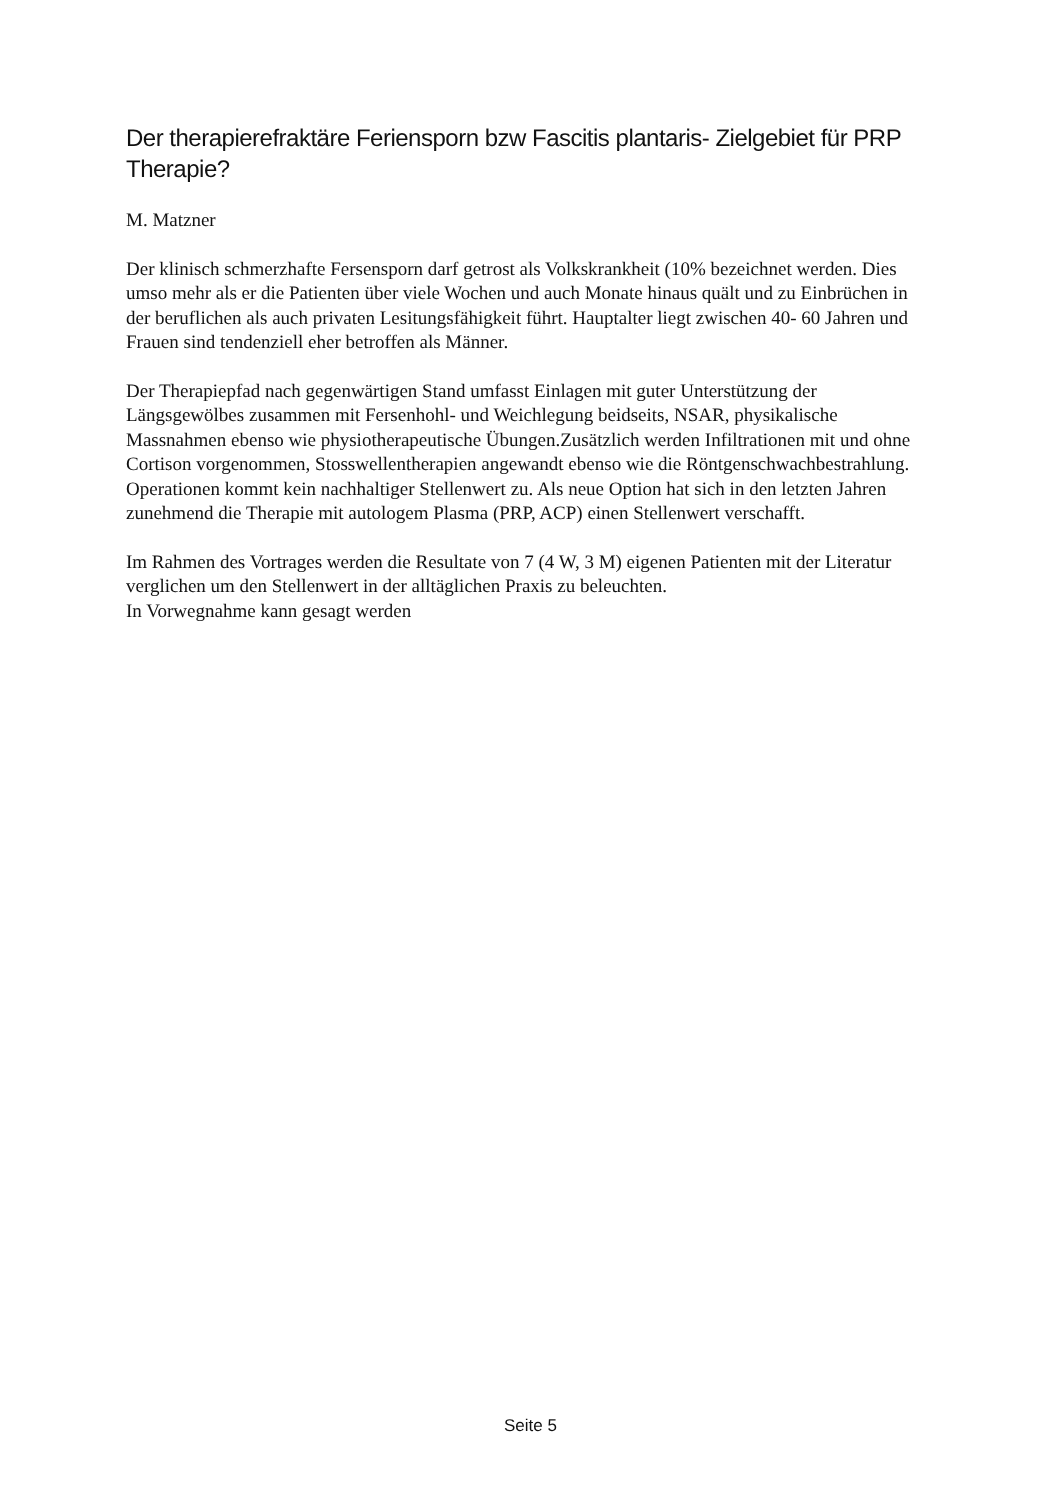Der therapierefraktäre Feriensporn bzw Fascitis plantaris- Zielgebiet für PRP Therapie?
M. Matzner
Der klinisch schmerzhafte Fersensporn darf getrost als Volkskrankheit (10% bezeichnet werden. Dies umso mehr als er die Patienten über viele Wochen und auch Monate hinaus quält und zu Einbrüchen in der beruflichen als auch privaten Lesitungsfähigkeit führt. Hauptalter liegt zwischen 40- 60 Jahren und Frauen sind tendenziell eher betroffen als Männer.
Der Therapiepfad nach gegenwärtigen Stand umfasst Einlagen mit guter Unterstützung der Längsgewölbes zusammen mit Fersenhohl- und Weichlegung beidseits, NSAR, physikalische Massnahmen ebenso wie physiotherapeutische Übungen.Zusätzlich werden Infiltrationen mit und ohne Cortison vorgenommen, Stosswellentherapien angewandt ebenso wie die Röntgenschwachbestrahlung. Operationen kommt kein nachhaltiger Stellenwert zu. Als neue Option hat sich in den letzten Jahren zunehmend die Therapie mit autologem Plasma (PRP, ACP) einen Stellenwert verschafft.
Im Rahmen des Vortrages werden die Resultate von 7 (4 W, 3 M) eigenen Patienten mit der Literatur verglichen um den Stellenwert in der alltäglichen Praxis zu beleuchten.
In Vorwegnahme kann gesagt werden
Seite 5